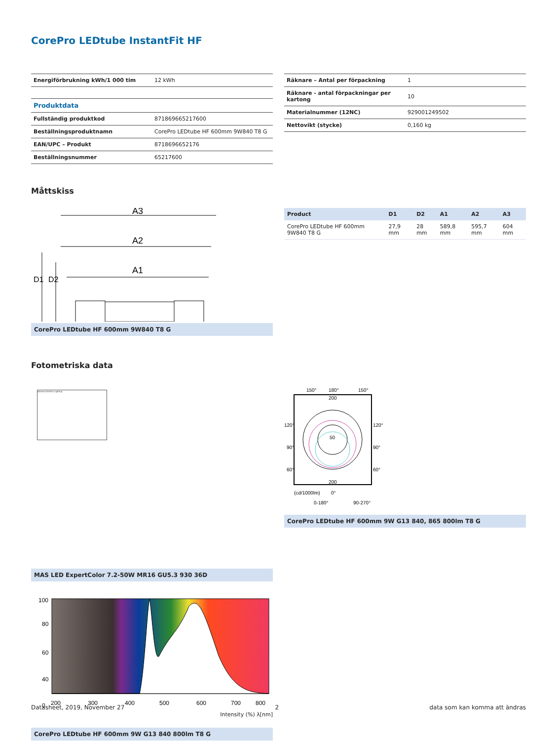CorePro LEDtube InstantFit HF
| Energiförbrukning kWh/1 000 tim | 12 kWh |
| Produktdata | |
| Fullständig produktkod | 871869665217600 |
| Beställningsproduktnamn | CorePro LEDtube HF 600mm 9W840 T8 G |
| EAN/UPC – Produkt | 8718696652176 |
| Beställningsnummer | 65217600 |
| Räknare – Antal per förpackning | 1 |
| Räknare - antal förpackningar per kartong | 10 |
| Materialnummer (12NC) | 929001249502 |
| Nettovikt (stycke) | 0,160 kg |
Måttskiss
A3
A2
A1
D1
D2
CorePro LEDtube HF 600mm 9W840 T8 G
| Product | D1 | D2 | A1 | A2 | A3 |
| --- | --- | --- | --- | --- | --- |
| CorePro LEDtube HF 600mm 9W840 T8 G | 27,9 mm | 28 mm | 589,8 mm | 595,7 mm | 604 mm |
Fotometriska data
General Uniform Lighting
MAS LED ExpertColor 7.2-50W MR16 GU5.3 930 36D
150°
180°
150°
120°
120°
90°
90°
60°
60°
200
50
200
(cd/1000lm)
0°
0-180°
90-270°
CorePro LEDtube HF 600mm 9W G13 840, 865 800lm T8 G
100
80
60
40
0
200
300
400
500
600
700
800
Intensity (%) λ[nm]
CorePro LEDtube HF 600mm 9W G13 840 800lm T8 G
Datasheet, 2019, November 27 2 data som kan komma att ändras